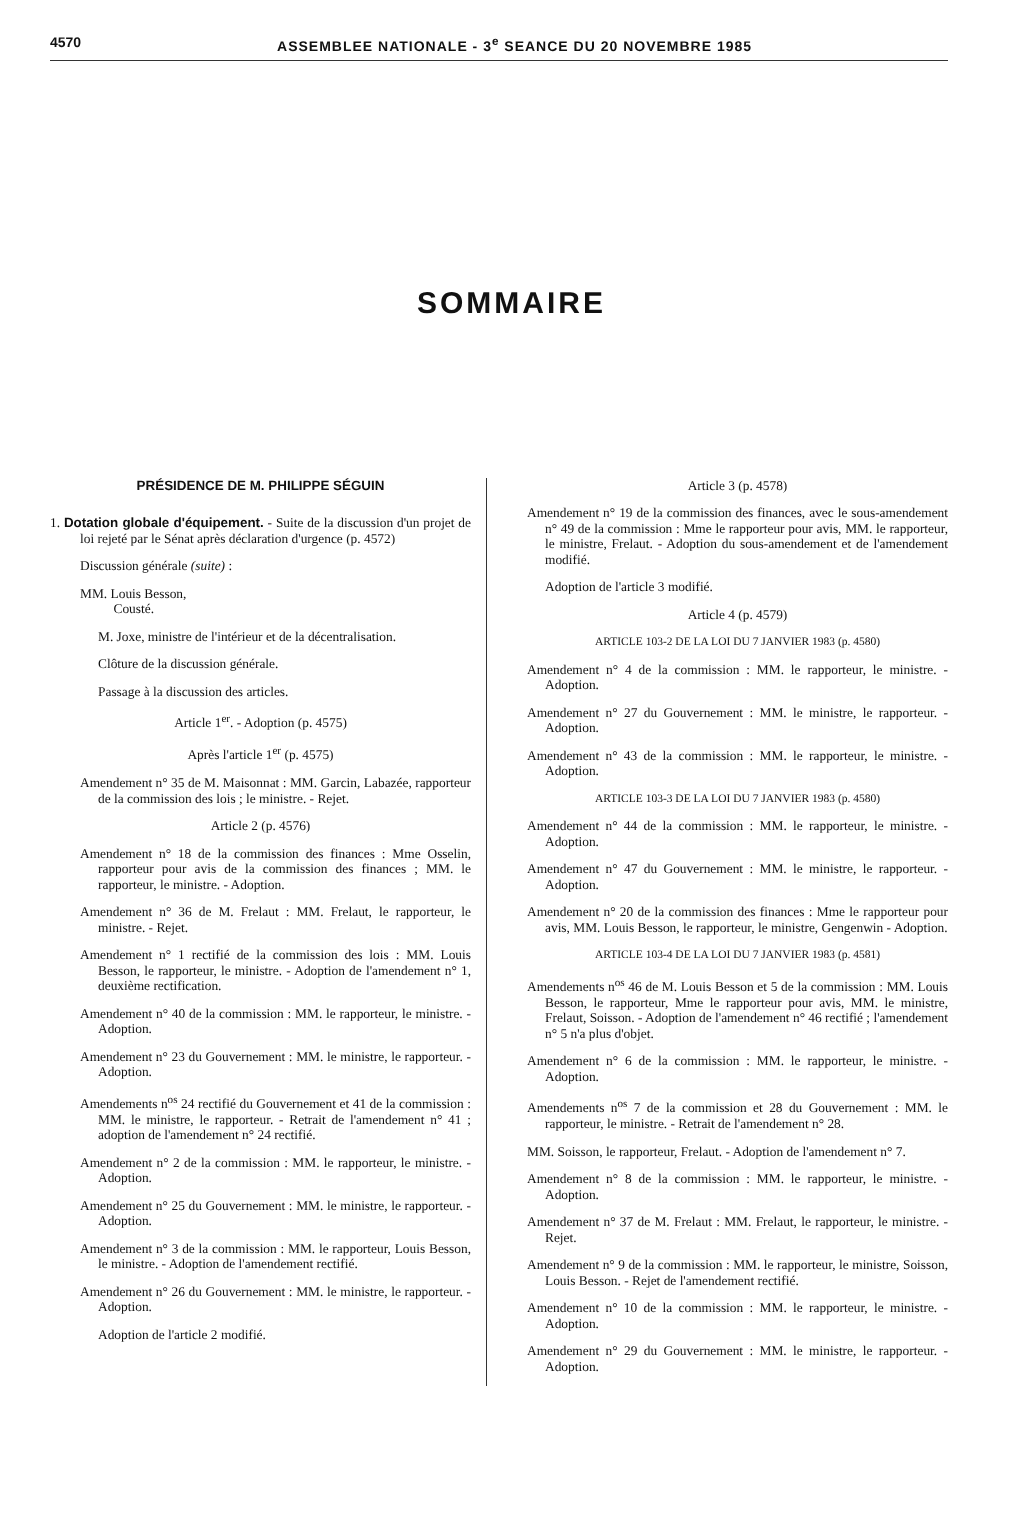4570 ASSEMBLEE NATIONALE - 3<sup>e</sup> SEANCE DU 20 NOVEMBRE 1985
SOMMAIRE
PRÉSIDENCE DE M. PHILIPPE SÉGUIN
1. Dotation globale d'équipement. - Suite de la discussion d'un projet de loi rejeté par le Sénat après déclaration d'urgence (p. 4572)
Discussion générale (suite) :
MM. Louis Besson,
Cousté.
M. Joxe, ministre de l'intérieur et de la décentralisation.
Clôture de la discussion générale.
Passage à la discussion des articles.
Article 1<sup>er</sup>. - Adoption (p. 4575)
Après l'article 1<sup>er</sup> (p. 4575)
Amendement n° 35 de M. Maisonnat : MM. Garcin, Labazée, rapporteur de la commission des lois ; le ministre. - Rejet.
Article 2 (p. 4576)
Amendement n° 18 de la commission des finances : Mme Osselin, rapporteur pour avis de la commission des finances ; MM. le rapporteur, le ministre. - Adoption.
Amendement n° 36 de M. Frelaut : MM. Frelaut, le rapporteur, le ministre. - Rejet.
Amendement n° 1 rectifié de la commission des lois : MM. Louis Besson, le rapporteur, le ministre. - Adoption de l'amendement n° 1, deuxième rectification.
Amendement n° 40 de la commission : MM. le rapporteur, le ministre. - Adoption.
Amendement n° 23 du Gouvernement : MM. le ministre, le rapporteur. - Adoption.
Amendements n<sup>os</sup> 24 rectifié du Gouvernement et 41 de la commission : MM. le ministre, le rapporteur. - Retrait de l'amendement n° 41 ; adoption de l'amendement n° 24 rectifié.
Amendement n° 2 de la commission : MM. le rapporteur, le ministre. - Adoption.
Amendement n° 25 du Gouvernement : MM. le ministre, le rapporteur. - Adoption.
Amendement n° 3 de la commission : MM. le rapporteur, Louis Besson, le ministre. - Adoption de l'amendement rectifié.
Amendement n° 26 du Gouvernement : MM. le ministre, le rapporteur. - Adoption.
Adoption de l'article 2 modifié.
Article 3 (p. 4578)
Amendement n° 19 de la commission des finances, avec le sous-amendement n° 49 de la commission : Mme le rapporteur pour avis, MM. le rapporteur, le ministre, Frelaut. - Adoption du sous-amendement et de l'amendement modifié.
Adoption de l'article 3 modifié.
Article 4 (p. 4579)
ARTICLE 103-2 DE LA LOI DU 7 JANVIER 1983 (p. 4580)
Amendement n° 4 de la commission : MM. le rapporteur, le ministre. - Adoption.
Amendement n° 27 du Gouvernement : MM. le ministre, le rapporteur. - Adoption.
Amendement n° 43 de la commission : MM. le rapporteur, le ministre. - Adoption.
ARTICLE 103-3 DE LA LOI DU 7 JANVIER 1983 (p. 4580)
Amendement n° 44 de la commission : MM. le rapporteur, le ministre. - Adoption.
Amendement n° 47 du Gouvernement : MM. le ministre, le rapporteur. - Adoption.
Amendement n° 20 de la commission des finances : Mme le rapporteur pour avis, MM. Louis Besson, le rapporteur, le ministre, Gengenwin - Adoption.
ARTICLE 103-4 DE LA LOI DU 7 JANVIER 1983 (p. 4581)
Amendements n<sup>os</sup> 46 de M. Louis Besson et 5 de la commission : MM. Louis Besson, le rapporteur, Mme le rapporteur pour avis, MM. le ministre, Frelaut, Soisson. - Adoption de l'amendement n° 46 rectifié ; l'amendement n° 5 n'a plus d'objet.
Amendement n° 6 de la commission : MM. le rapporteur, le ministre. - Adoption.
Amendements n<sup>os</sup> 7 de la commission et 28 du Gouvernement : MM. le rapporteur, le ministre. - Retrait de l'amendement n° 28.
MM. Soisson, le rapporteur, Frelaut. - Adoption de l'amendement n° 7.
Amendement n° 8 de la commission : MM. le rapporteur, le ministre. - Adoption.
Amendement n° 37 de M. Frelaut : MM. Frelaut, le rapporteur, le ministre. - Rejet.
Amendement n° 9 de la commission : MM. le rapporteur, le ministre, Soisson, Louis Besson. - Rejet de l'amendement rectifié.
Amendement n° 10 de la commission : MM. le rapporteur, le ministre. - Adoption.
Amendement n° 29 du Gouvernement : MM. le ministre, le rapporteur. - Adoption.